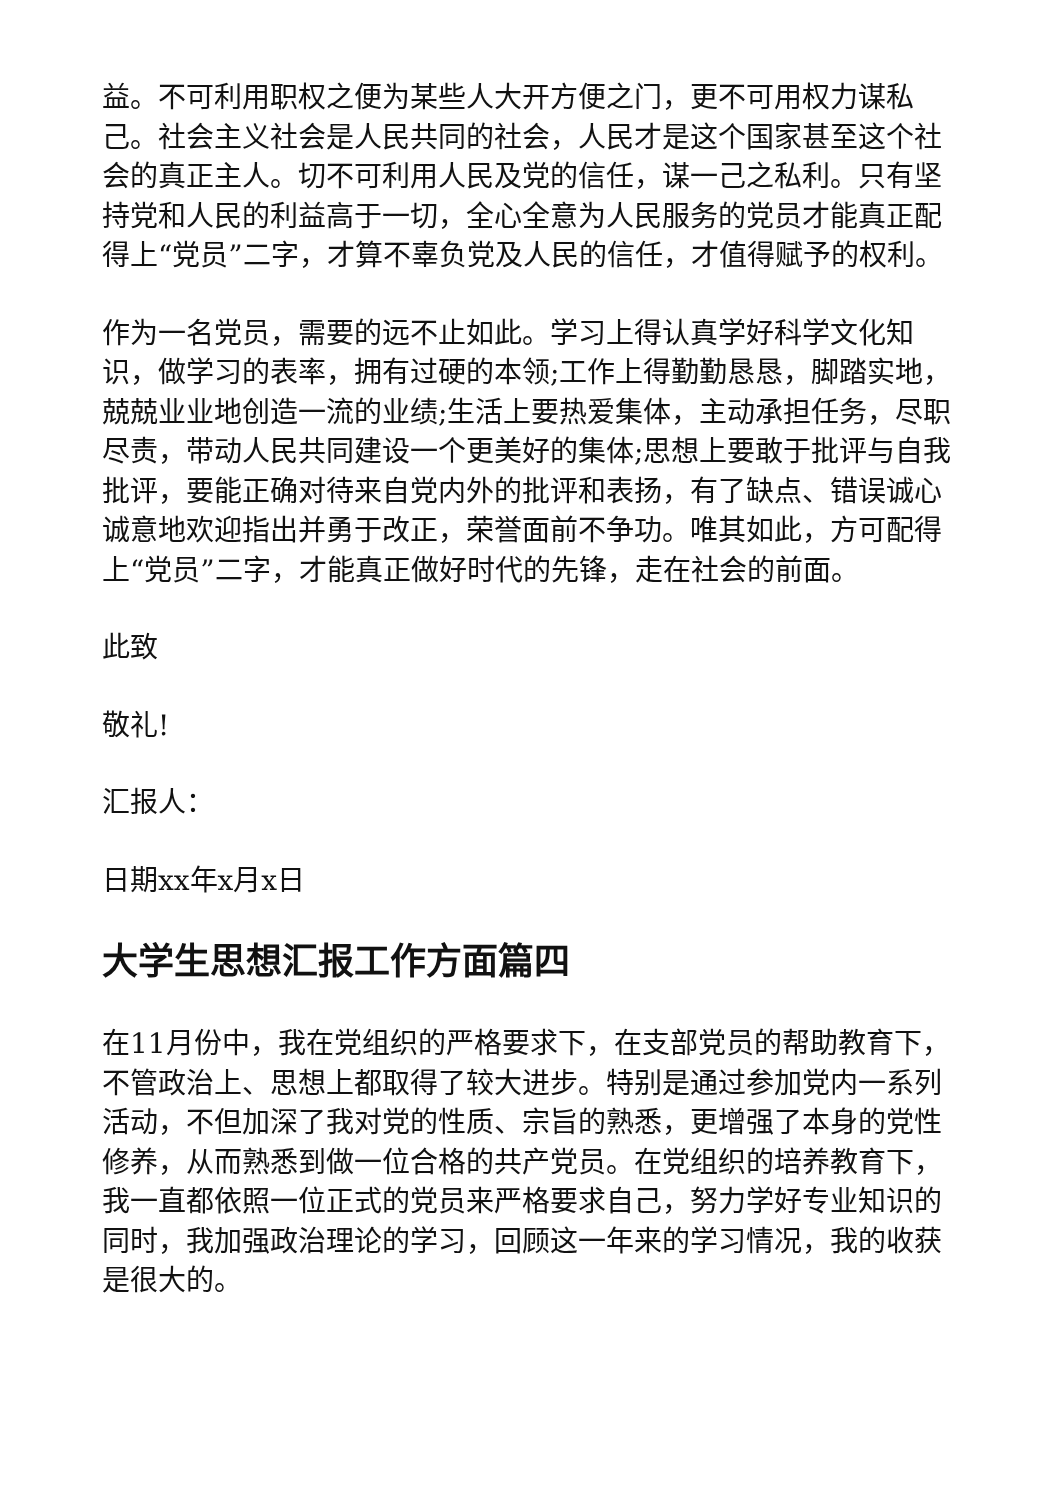益。不可利用职权之便为某些人大开方便之门，更不可用权力谋私己。社会主义社会是人民共同的社会，人民才是这个国家甚至这个社会的真正主人。切不可利用人民及党的信任，谋一己之私利。只有坚持党和人民的利益高于一切，全心全意为人民服务的党员才能真正配得上“党员”二字，才算不辜负党及人民的信任，才值得赋予的权利。
作为一名党员，需要的远不止如此。学习上得认真学好科学文化知识，做学习的表率，拥有过硬的本领;工作上得勤勤恳恳，脚踏实地，兢兢业业地创造一流的业绩;生活上要热爱集体，主动承担任务，尽职尽责，带动人民共同建设一个更美好的集体;思想上要敢于批评与自我批评，要能正确对待来自党内外的批评和表扬，有了缺点、错误诚心诚意地欢迎指出并勇于改正，荣誉面前不争功。唯其如此，方可配得上“党员”二字，才能真正做好时代的先锋，走在社会的前面。
此致
敬礼!
汇报人：
日期xx年x月x日
大学生思想汇报工作方面篇四
在11月份中，我在党组织的严格要求下，在支部党员的帮助教育下，不管政治上、思想上都取得了较大进步。特别是通过参加党内一系列活动，不但加深了我对党的性质、宗旨的熟悉，更增强了本身的党性修养，从而熟悉到做一位合格的共产党员。在党组织的培养教育下，我一直都依照一位正式的党员来严格要求自己，努力学好专业知识的同时，我加强政治理论的学习，回顾这一年来的学习情况，我的收获是很大的。